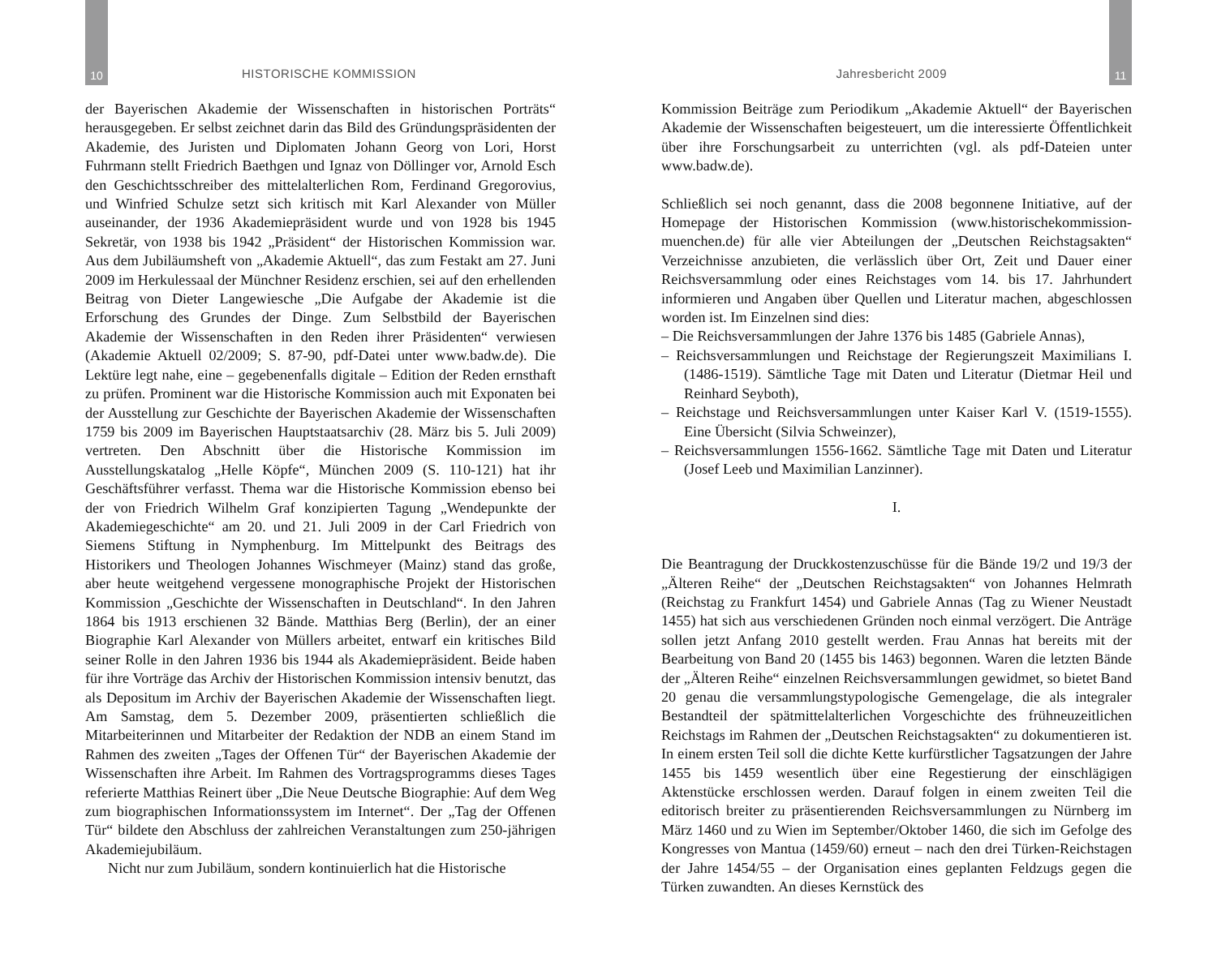10
HISTORISCHE KOMMISSION
der Bayerischen Akademie der Wissenschaften in historischen Porträts“ herausgegeben. Er selbst zeichnet darin das Bild des Gründungspräsidenten der Akademie, des Juristen und Diplomaten Johann Georg von Lori, Horst Fuhrmann stellt Friedrich Baethgen und Ignaz von Döllinger vor, Arnold Esch den Geschichtsschreiber des mittelalterlichen Rom, Ferdinand Gregorovius, und Winfried Schulze setzt sich kritisch mit Karl Alexander von Müller auseinander, der 1936 Akademiepräsident wurde und von 1928 bis 1945 Sekretär, von 1938 bis 1942 „Präsident“ der Historischen Kommission war. Aus dem Jubiläumsheft von „Akademie Aktuell“, das zum Festakt am 27. Juni 2009 im Herkulessaal der Münchner Residenz erschien, sei auf den erhellenden Beitrag von Dieter Langewiesche „Die Aufgabe der Akademie ist die Erforschung des Grundes der Dinge. Zum Selbstbild der Bayerischen Akademie der Wissenschaften in den Reden ihrer Präsidenten“ verwiesen (Akademie Aktuell 02/2009; S. 87-90, pdf-Datei unter www.badw.de). Die Lektüre legt nahe, eine – gegebenenfalls digitale – Edition der Reden ernsthaft zu prüfen. Prominent war die Historische Kommission auch mit Exponaten bei der Ausstellung zur Geschichte der Bayerischen Akademie der Wissenschaften 1759 bis 2009 im Bayerischen Hauptstaatsarchiv (28. März bis 5. Juli 2009) vertreten. Den Abschnitt über die Historische Kommission im Ausstellungskatalog „Helle Köpfe“, München 2009 (S. 110-121) hat ihr Geschäftsführer verfasst. Thema war die Historische Kommission ebenso bei der von Friedrich Wilhelm Graf konzipierten Tagung „Wendepunkte der Akademiegeschichte“ am 20. und 21. Juli 2009 in der Carl Friedrich von Siemens Stiftung in Nymphenburg. Im Mittelpunkt des Beitrags des Historikers und Theologen Johannes Wischmeyer (Mainz) stand das große, aber heute weitgehend vergessene monographische Projekt der Historischen Kommission „Geschichte der Wissenschaften in Deutschland“. In den Jahren 1864 bis 1913 erschienen 32 Bände. Matthias Berg (Berlin), der an einer Biographie Karl Alexander von Müllers arbeitet, entwarf ein kritisches Bild seiner Rolle in den Jahren 1936 bis 1944 als Akademiepräsident. Beide haben für ihre Vorträge das Archiv der Historischen Kommission intensiv benutzt, das als Depositum im Archiv der Bayerischen Akademie der Wissenschaften liegt. Am Samstag, dem 5. Dezember 2009, präsentierten schließlich die Mitarbeiterinnen und Mitarbeiter der Redaktion der NDB an einem Stand im Rahmen des zweiten „Tages der Offenen Tür“ der Bayerischen Akademie der Wissenschaften ihre Arbeit. Im Rahmen des Vortragsprogramms dieses Tages referierte Matthias Reinert über „Die Neue Deutsche Biographie: Auf dem Weg zum biographischen Informationssystem im Internet“. Der „Tag der Offenen Tür“ bildete den Abschluss der zahlreichen Veranstaltungen zum 250-jährigen Akademiejubiläum.
Nicht nur zum Jubiläum, sondern kontinuierlich hat die Historische
Jahresbericht 2009
11
Kommission Beiträge zum Periodikum „Akademie Aktuell“ der Bayerischen Akademie der Wissenschaften beigesteuert, um die interessierte Öffentlichkeit über ihre Forschungsarbeit zu unterrichten (vgl. als pdf-Dateien unter www.badw.de).
Schließlich sei noch genannt, dass die 2008 begonnene Initiative, auf der Homepage der Historischen Kommission (www.historischekommission-muenchen.de) für alle vier Abteilungen der „Deutschen Reichstagsakten“ Verzeichnisse anzubieten, die verlässlich über Ort, Zeit und Dauer einer Reichsversammlung oder eines Reichstages vom 14. bis 17. Jahrhundert informieren und Angaben über Quellen und Literatur machen, abgeschlossen worden ist. Im Einzelnen sind dies:
– Die Reichsversammlungen der Jahre 1376 bis 1485 (Gabriele Annas),
– Reichsversammlungen und Reichstage der Regierungszeit Maximilians I. (1486-1519). Sämtliche Tage mit Daten und Literatur (Dietmar Heil und Reinhard Seyboth),
– Reichstage und Reichsversammlungen unter Kaiser Karl V. (1519-1555). Eine Übersicht (Silvia Schweinzer),
– Reichsversammlungen 1556-1662. Sämtliche Tage mit Daten und Literatur (Josef Leeb und Maximilian Lanzinner).
I.
Die Beantragung der Druckkostenzuschüsse für die Bände 19/2 und 19/3 der „Älteren Reihe“ der „Deutschen Reichstagsakten“ von Johannes Helmrath (Reichstag zu Frankfurt 1454) und Gabriele Annas (Tag zu Wiener Neustadt 1455) hat sich aus verschiedenen Gründen noch einmal verzögert. Die Anträge sollen jetzt Anfang 2010 gestellt werden. Frau Annas hat bereits mit der Bearbeitung von Band 20 (1455 bis 1463) begonnen. Waren die letzten Bände der „Älteren Reihe“ einzelnen Reichsversammlungen gewidmet, so bietet Band 20 genau die versammlungstypologische Gemengelage, die als integraler Bestandteil der spätmittelalterlichen Vorgeschichte des frühneuzeitlichen Reichstags im Rahmen der „Deutschen Reichstagsakten“ zu dokumentieren ist. In einem ersten Teil soll die dichte Kette kurfürstlicher Tagsatzungen der Jahre 1455 bis 1459 wesentlich über eine Regestierung der einschlägigen Aktenstücke erschlossen werden. Darauf folgen in einem zweiten Teil die editorisch breiter zu präsentierenden Reichsversammlungen zu Nürnberg im März 1460 und zu Wien im September/Oktober 1460, die sich im Gefolge des Kongresses von Mantua (1459/60) erneut – nach den drei Türken-Reichstagen der Jahre 1454/55 – der Organisation eines geplanten Feldzugs gegen die Türken zuwandten. An dieses Kernstück des